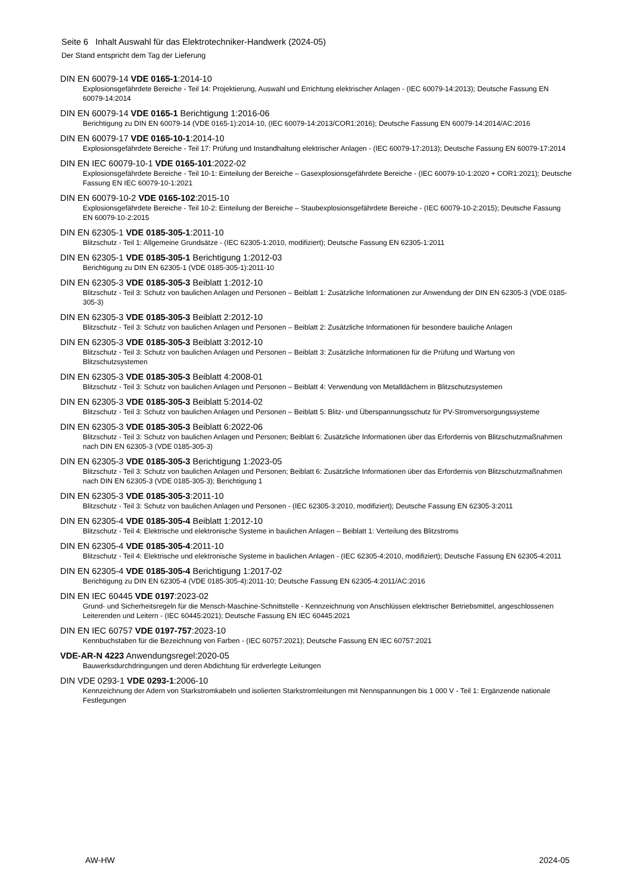Seite 6 Inhalt Auswahl für das Elektrotechniker-Handwerk (2024-05)
Der Stand entspricht dem Tag der Lieferung
DIN EN 60079-14 VDE 0165-1:2014-10
Explosionsgefährdete Bereiche - Teil 14: Projektierung, Auswahl und Errichtung elektrischer Anlagen - (IEC 60079-14:2013); Deutsche Fassung EN 60079-14:2014
DIN EN 60079-14 VDE 0165-1 Berichtigung 1:2016-06
Berichtigung zu DIN EN 60079-14 (VDE 0165-1):2014-10, (IEC 60079-14:2013/COR1:2016); Deutsche Fassung EN 60079-14:2014/AC:2016
DIN EN 60079-17 VDE 0165-10-1:2014-10
Explosionsgefährdete Bereiche - Teil 17: Prüfung und Instandhaltung elektrischer Anlagen - (IEC 60079-17:2013); Deutsche Fassung EN 60079-17:2014
DIN EN IEC 60079-10-1 VDE 0165-101:2022-02
Explosionsgefährdete Bereiche - Teil 10-1: Einteilung der Bereiche – Gasexplosionsgefährdete Bereiche - (IEC 60079-10-1:2020 + COR1:2021); Deutsche Fassung EN IEC 60079-10-1:2021
DIN EN 60079-10-2 VDE 0165-102:2015-10
Explosionsgefährdete Bereiche - Teil 10-2: Einteilung der Bereiche – Staubexplosionsgefährdete Bereiche - (IEC 60079-10-2:2015); Deutsche Fassung EN 60079-10-2:2015
DIN EN 62305-1 VDE 0185-305-1:2011-10
Blitzschutz - Teil 1: Allgemeine Grundsätze - (IEC 62305-1:2010, modifiziert); Deutsche Fassung EN 62305-1:2011
DIN EN 62305-1 VDE 0185-305-1 Berichtigung 1:2012-03
Berichtigung zu DIN EN 62305-1 (VDE 0185-305-1):2011-10
DIN EN 62305-3 VDE 0185-305-3 Beiblatt 1:2012-10
Blitzschutz - Teil 3: Schutz von baulichen Anlagen und Personen – Beiblatt 1: Zusätzliche Informationen zur Anwendung der DIN EN 62305-3 (VDE 0185-305-3)
DIN EN 62305-3 VDE 0185-305-3 Beiblatt 2:2012-10
Blitzschutz - Teil 3: Schutz von baulichen Anlagen und Personen – Beiblatt 2: Zusätzliche Informationen für besondere bauliche Anlagen
DIN EN 62305-3 VDE 0185-305-3 Beiblatt 3:2012-10
Blitzschutz - Teil 3: Schutz von baulichen Anlagen und Personen – Beiblatt 3: Zusätzliche Informationen für die Prüfung und Wartung von Blitzschutzsystemen
DIN EN 62305-3 VDE 0185-305-3 Beiblatt 4:2008-01
Blitzschutz - Teil 3: Schutz von baulichen Anlagen und Personen – Beiblatt 4: Verwendung von Metalldächern in Blitzschutzsystemen
DIN EN 62305-3 VDE 0185-305-3 Beiblatt 5:2014-02
Blitzschutz - Teil 3: Schutz von baulichen Anlagen und Personen – Beiblatt 5: Blitz- und Überspannungsschutz für PV-Stromversorgungssysteme
DIN EN 62305-3 VDE 0185-305-3 Beiblatt 6:2022-06
Blitzschutz - Teil 3: Schutz von baulichen Anlagen und Personen; Beiblatt 6: Zusätzliche Informationen über das Erfordernis von Blitzschutzmaßnahmen nach DIN EN 62305-3 (VDE 0185-305-3)
DIN EN 62305-3 VDE 0185-305-3 Berichtigung 1:2023-05
Blitzschutz - Teil 3: Schutz von baulichen Anlagen und Personen; Beiblatt 6: Zusätzliche Informationen über das Erfordernis von Blitzschutzmaßnahmen nach DIN EN 62305-3 (VDE 0185-305-3); Berichtigung 1
DIN EN 62305-3 VDE 0185-305-3:2011-10
Blitzschutz - Teil 3: Schutz von baulichen Anlagen und Personen - (IEC 62305-3:2010, modifiziert); Deutsche Fassung EN 62305-3:2011
DIN EN 62305-4 VDE 0185-305-4 Beiblatt 1:2012-10
Blitzschutz - Teil 4: Elektrische und elektronische Systeme in baulichen Anlagen – Beiblatt 1: Verteilung des Blitzstroms
DIN EN 62305-4 VDE 0185-305-4:2011-10
Blitzschutz - Teil 4: Elektrische und elektronische Systeme in baulichen Anlagen - (IEC 62305-4:2010, modifiziert); Deutsche Fassung EN 62305-4:2011
DIN EN 62305-4 VDE 0185-305-4 Berichtigung 1:2017-02
Berichtigung zu DIN EN 62305-4 (VDE 0185-305-4):2011-10; Deutsche Fassung EN 62305-4:2011/AC:2016
DIN EN IEC 60445 VDE 0197:2023-02
Grund- und Sicherheitsregeln für die Mensch-Maschine-Schnittstelle - Kennzeichnung von Anschlüssen elektrischer Betriebsmittel, angeschlossenen Leiterenden und Leitern - (IEC 60445:2021); Deutsche Fassung EN IEC 60445:2021
DIN EN IEC 60757 VDE 0197-757:2023-10
Kennbuchstaben für die Bezeichnung von Farben - (IEC 60757:2021); Deutsche Fassung EN IEC 60757:2021
VDE-AR-N 4223 Anwendungsregel:2020-05
Bauwerksdurchdringungen und deren Abdichtung für erdverlegte Leitungen
DIN VDE 0293-1 VDE 0293-1:2006-10
Kennzeichnung der Adern von Starkstromkabeln und isolierten Starkstromleitungen mit Nennspannungen bis 1 000 V - Teil 1: Ergänzende nationale Festlegungen
AW-HW 2024-05